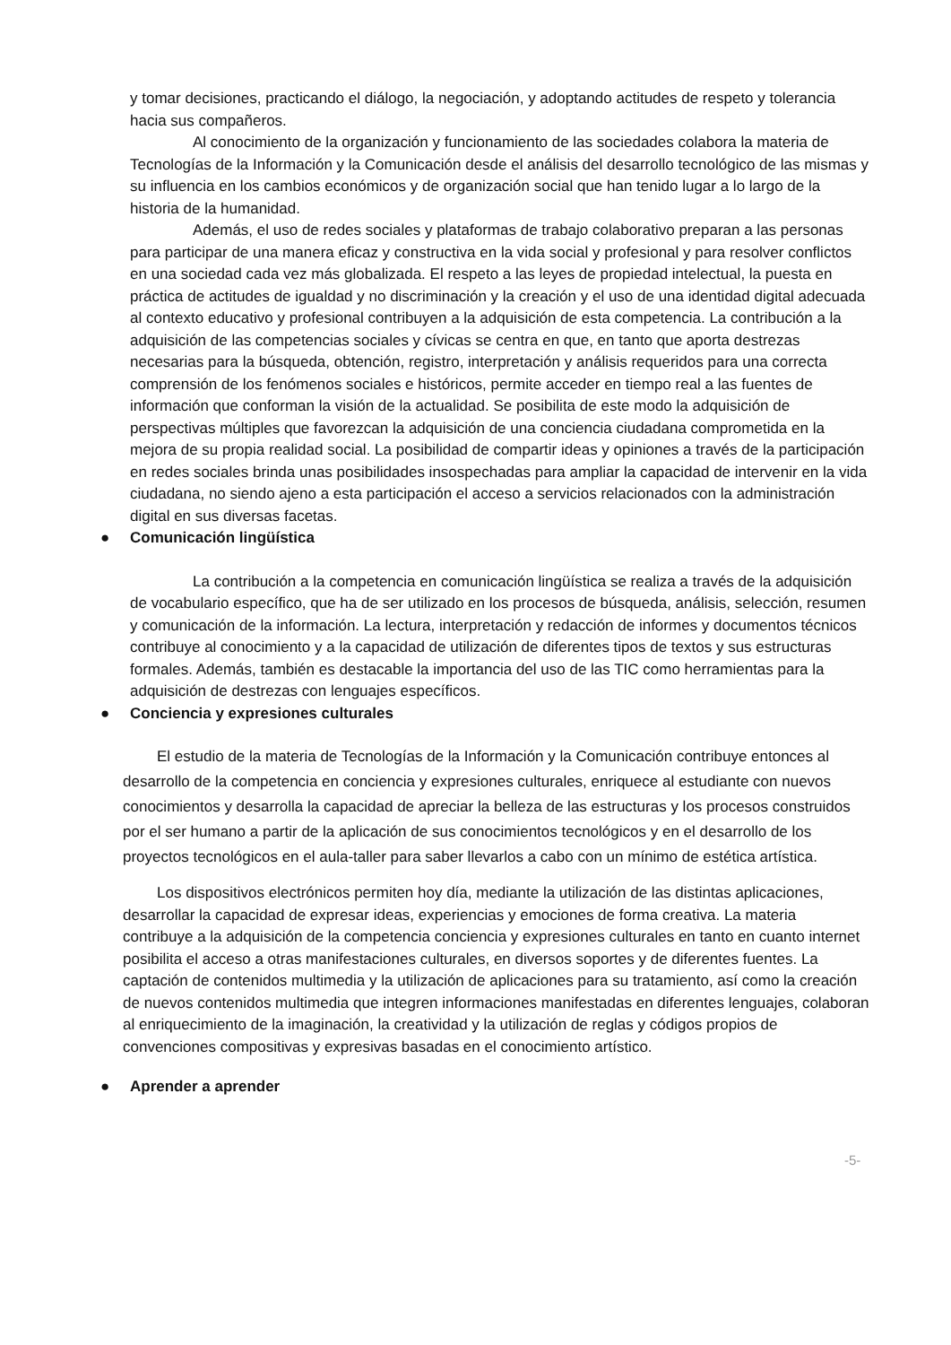y tomar decisiones, practicando el diálogo, la negociación, y adoptando actitudes de respeto y tolerancia hacia sus compañeros.
Al conocimiento de la organización y funcionamiento de las sociedades colabora la materia de Tecnologías de la Información y la Comunicación desde el análisis del desarrollo tecnológico de las mismas y su influencia en los cambios económicos y de organización social que han tenido lugar a lo largo de la historia de la humanidad.
Además, el uso de redes sociales y plataformas de trabajo colaborativo preparan a las personas para participar de una manera eficaz y constructiva en la vida social y profesional y para resolver conflictos en una sociedad cada vez más globalizada. El respeto a las leyes de propiedad intelectual, la puesta en práctica de actitudes de igualdad y no discriminación y la creación y el uso de una identidad digital adecuada al contexto educativo y profesional contribuyen a la adquisición de esta competencia. La contribución a la adquisición de las competencias sociales y cívicas se centra en que, en tanto que aporta destrezas necesarias para la búsqueda, obtención, registro, interpretación y análisis requeridos para una correcta comprensión de los fenómenos sociales e históricos, permite acceder en tiempo real a las fuentes de información que conforman la visión de la actualidad. Se posibilita de este modo la adquisición de perspectivas múltiples que favorezcan la adquisición de una conciencia ciudadana comprometida en la mejora de su propia realidad social. La posibilidad de compartir ideas y opiniones a través de la participación en redes sociales brinda unas posibilidades insospechadas para ampliar la capacidad de intervenir en la vida ciudadana, no siendo ajeno a esta participación el acceso a servicios relacionados con la administración digital en sus diversas facetas.
● Comunicación lingüística
La contribución a la competencia en comunicación lingüística se realiza a través de la adquisición de vocabulario específico, que ha de ser utilizado en los procesos de búsqueda, análisis, selección, resumen y comunicación de la información. La lectura, interpretación y redacción de informes y documentos técnicos contribuye al conocimiento y a la capacidad de utilización de diferentes tipos de textos y sus estructuras formales. Además, también es destacable la importancia del uso de las TIC como herramientas para la adquisición de destrezas con lenguajes específicos.
● Conciencia y expresiones culturales
El estudio de la materia de Tecnologías de la Información y la Comunicación contribuye entonces al desarrollo de la competencia en conciencia y expresiones culturales, enriquece al estudiante con nuevos conocimientos y desarrolla la capacidad de apreciar la belleza de las estructuras y los procesos construidos por el ser humano a partir de la aplicación de sus conocimientos tecnológicos y en el desarrollo de los proyectos tecnológicos en el aula-taller para saber llevarlos a cabo con un mínimo de estética artística.
Los dispositivos electrónicos permiten hoy día, mediante la utilización de las distintas aplicaciones, desarrollar la capacidad de expresar ideas, experiencias y emociones de forma creativa. La materia contribuye a la adquisición de la competencia conciencia y expresiones culturales en tanto en cuanto internet posibilita el acceso a otras manifestaciones culturales, en diversos soportes y de diferentes fuentes. La captación de contenidos multimedia y la utilización de aplicaciones para su tratamiento, así como la creación de nuevos contenidos multimedia que integren informaciones manifestadas en diferentes lenguajes, colaboran al enriquecimiento de la imaginación, la creatividad y la utilización de reglas y códigos propios de convenciones compositivas y expresivas basadas en el conocimiento artístico.
● Aprender a aprender
-5-